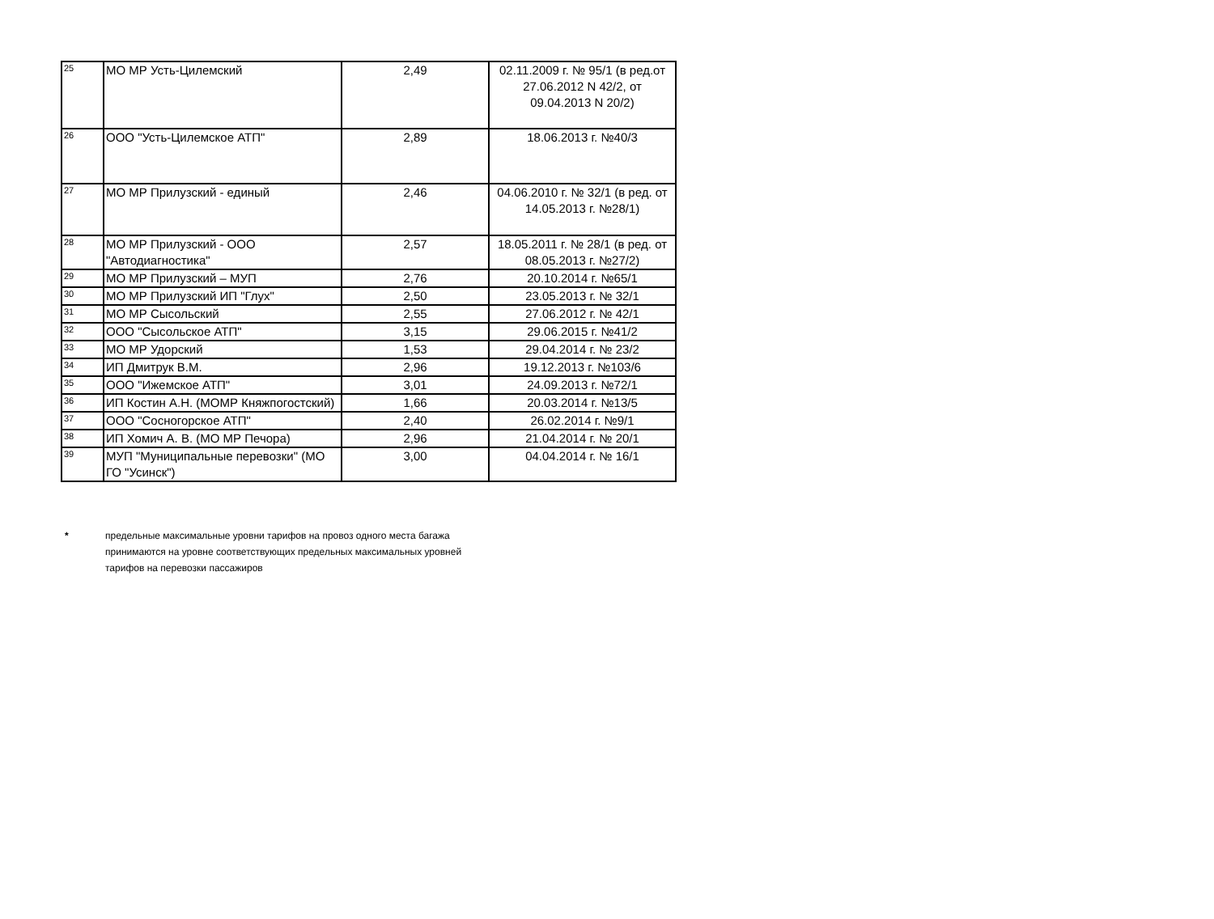| 25 | МО МР Усть-Цилемский | 2,49 | 02.11.2009 г. № 95/1 (в ред.от 27.06.2012 N 42/2, от 09.04.2013 N 20/2) |
| 26 | ООО "Усть-Цилемское АТП" | 2,89 | 18.06.2013 г. №40/3 |
| 27 | МО МР Прилузский - единый | 2,46 | 04.06.2010 г. № 32/1 (в ред. от 14.05.2013 г. №28/1) |
| 28 | МО МР Прилузский - ООО "Автодиагностика" | 2,57 | 18.05.2011 г. № 28/1 (в ред. от 08.05.2013 г. №27/2) |
| 29 | МО МР Прилузский – МУП | 2,76 | 20.10.2014 г. №65/1 |
| 30 | МО МР Прилузский ИП "Глух" | 2,50 | 23.05.2013 г. № 32/1 |
| 31 | МО МР Сысольский | 2,55 | 27.06.2012 г. № 42/1 |
| 32 | ООО "Сысольское АТП" | 3,15 | 29.06.2015 г. №41/2 |
| 33 | МО МР Удорский | 1,53 | 29.04.2014 г. № 23/2 |
| 34 | ИП Дмитрук В.М. | 2,96 | 19.12.2013 г. №103/6 |
| 35 | ООО "Ижемское АТП" | 3,01 | 24.09.2013 г. №72/1 |
| 36 | ИП Костин А.Н. (МОМР Княжпогостский) | 1,66 | 20.03.2014 г. №13/5 |
| 37 | ООО "Сосногорское АТП" | 2,40 | 26.02.2014 г. №9/1 |
| 38 | ИП Хомич А. В. (МО МР Печора) | 2,96 | 21.04.2014 г. № 20/1 |
| 39 | МУП "Муниципальные перевозки" (МО ГО "Усинск") | 3,00 | 04.04.2014 г. № 16/1 |
* предельные максимальные уровни тарифов на провоз одного места багажа
принимаются на уровне соответствующих предельных максимальных уровней
тарифов на перевозки пассажиров